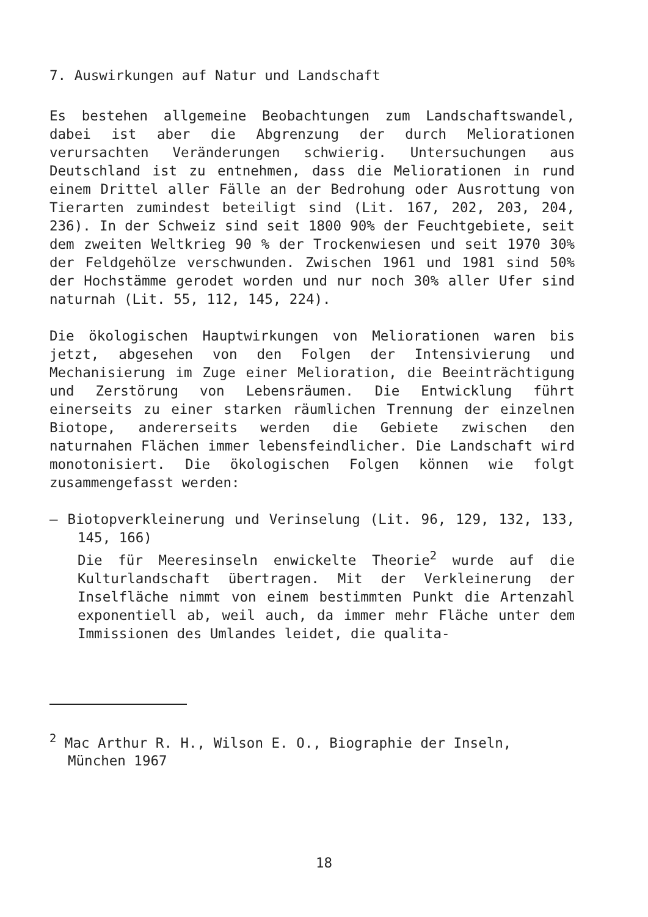7. Auswirkungen auf Natur und Landschaft
Es bestehen allgemeine Beobachtungen zum Landschaftswandel, dabei ist aber die Abgrenzung der durch Meliorationen verursachten Veränderungen schwierig. Untersuchungen aus Deutschland ist zu entnehmen, dass die Meliorationen in rund einem Drittel aller Fälle an der Bedrohung oder Ausrottung von Tierarten zumindest beteiligt sind (Lit. 167, 202, 203, 204, 236). In der Schweiz sind seit 1800 90% der Feuchtgebiete, seit dem zweiten Weltkrieg 90 % der Trockenwiesen und seit 1970 30% der Feldgehölze verschwunden. Zwischen 1961 und 1981 sind 50% der Hochstämme gerodet worden und nur noch 30% aller Ufer sind naturnah (Lit. 55, 112, 145, 224).
Die ökologischen Hauptwirkungen von Meliorationen waren bis jetzt, abgesehen von den Folgen der Intensivierung und Mechanisierung im Zuge einer Melioration, die Beeinträchtigung und Zerstörung von Lebensräumen. Die Entwicklung führt einerseits zu einer starken räumlichen Trennung der einzelnen Biotope, andererseits werden die Gebiete zwischen den naturnahen Flächen immer lebensfeindlicher. Die Landschaft wird monotonisiert. Die ökologischen Folgen können wie folgt zusammengefasst werden:
– Biotopverkleinerung und Verinselung (Lit. 96, 129, 132, 133, 145, 166)
Die für Meeresinseln enwickelte Theorie<sup>2</sup> wurde auf die Kulturlandschaft übertragen. Mit der Verkleinerung der Inselfläche nimmt von einem bestimmten Punkt die Artenzahl exponentiell ab, weil auch, da immer mehr Fläche unter dem Immissionen des Umlandes leidet, die qualita-
<sup>2</sup> Mac Arthur R. H., Wilson E. O., Biographie der Inseln, München 1967
18